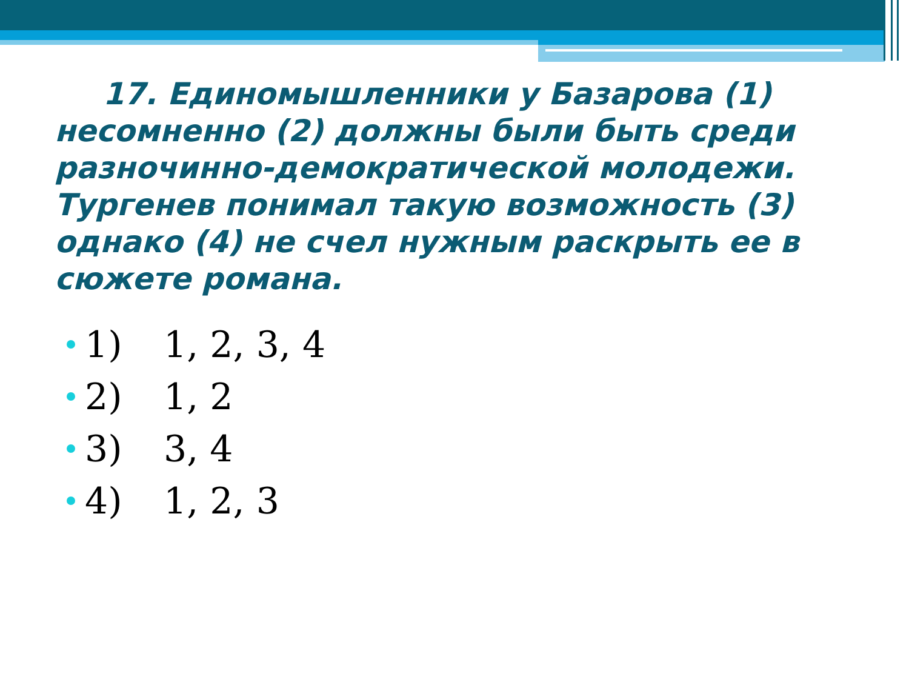17. Единомышленники у Базарова (1) несомненно (2) должны были быть среди разночинно-демократической молодежи. Тургенев понимал такую возможность (3) однако (4) не счел нужным раскрыть ее в сюжете романа.
1) 1, 2, 3, 4
2) 1, 2
3) 3, 4
4) 1, 2, 3